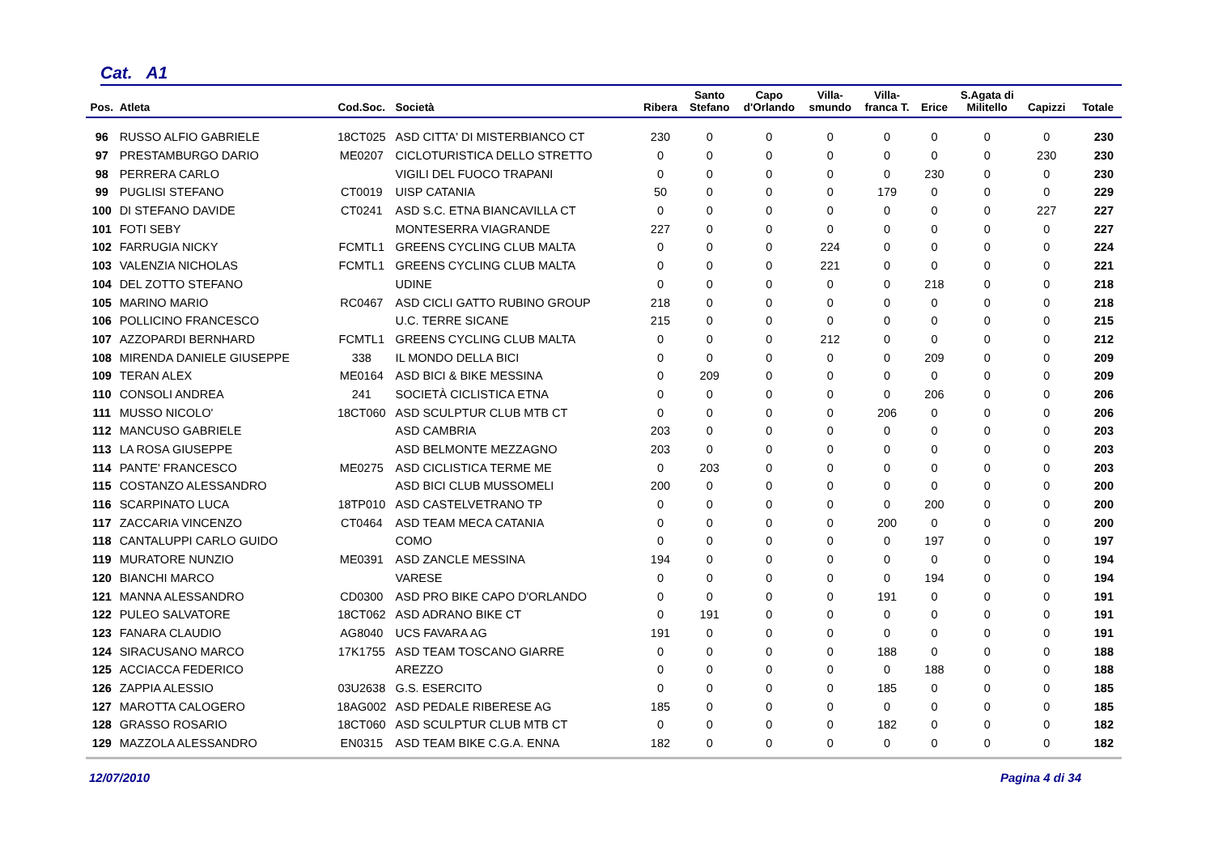Cat. A1
| Pos. | Atleta | Cod.Soc. | Società | Ribera | Santo Stefano | Capo d'Orlando | Villa- smundo | Villa- franca T. | Erice | S.Agata di Militello | Capizzi | Totale |
| --- | --- | --- | --- | --- | --- | --- | --- | --- | --- | --- | --- | --- |
| 96 | RUSSO ALFIO GABRIELE | 18CT025 | ASD CITTA' DI MISTERBIANCO CT | 230 | 0 | 0 | 0 | 0 | 0 | 0 | 0 | 230 |
| 97 | PRESTAMBURGO DARIO | ME0207 | CICLOTURISTICA DELLO STRETTO | 0 | 0 | 0 | 0 | 0 | 0 | 0 | 230 | 230 |
| 98 | PERRERA CARLO | | VIGILI DEL FUOCO TRAPANI | 0 | 0 | 0 | 0 | 0 | 230 | 0 | 0 | 230 |
| 99 | PUGLISI STEFANO | CT0019 | UISP CATANIA | 50 | 0 | 0 | 0 | 179 | 0 | 0 | 0 | 229 |
| 100 | DI STEFANO DAVIDE | CT0241 | ASD S.C. ETNA BIANCAVILLA CT | 0 | 0 | 0 | 0 | 0 | 0 | 0 | 227 | 227 |
| 101 | FOTI SEBY | | MONTESERRA VIAGRANDE | 227 | 0 | 0 | 0 | 0 | 0 | 0 | 0 | 227 |
| 102 | FARRUGIA NICKY | FCMTL1 | GREENS CYCLING CLUB MALTA | 0 | 0 | 0 | 224 | 0 | 0 | 0 | 0 | 224 |
| 103 | VALENZIA NICHOLAS | FCMTL1 | GREENS CYCLING CLUB MALTA | 0 | 0 | 0 | 221 | 0 | 0 | 0 | 0 | 221 |
| 104 | DEL ZOTTO STEFANO | | UDINE | 0 | 0 | 0 | 0 | 0 | 218 | 0 | 0 | 218 |
| 105 | MARINO MARIO | RC0467 | ASD CICLI GATTO RUBINO GROUP | 218 | 0 | 0 | 0 | 0 | 0 | 0 | 0 | 218 |
| 106 | POLLICINO FRANCESCO | | U.C. TERRE SICANE | 215 | 0 | 0 | 0 | 0 | 0 | 0 | 0 | 215 |
| 107 | AZZOPARDI BERNHARD | FCMTL1 | GREENS CYCLING CLUB MALTA | 0 | 0 | 0 | 212 | 0 | 0 | 0 | 0 | 212 |
| 108 | MIRENDA DANIELE GIUSEPPE | 338 | IL MONDO DELLA BICI | 0 | 0 | 0 | 0 | 0 | 209 | 0 | 0 | 209 |
| 109 | TERAN ALEX | ME0164 | ASD BICI & BIKE MESSINA | 0 | 209 | 0 | 0 | 0 | 0 | 0 | 0 | 209 |
| 110 | CONSOLI ANDREA | 241 | SOCIETÀ CICLISTICA ETNA | 0 | 0 | 0 | 0 | 0 | 206 | 0 | 0 | 206 |
| 111 | MUSSO NICOLO' | 18CT060 | ASD SCULPTUR CLUB MTB CT | 0 | 0 | 0 | 0 | 206 | 0 | 0 | 0 | 206 |
| 112 | MANCUSO GABRIELE | | ASD CAMBRIA | 203 | 0 | 0 | 0 | 0 | 0 | 0 | 0 | 203 |
| 113 | LA ROSA GIUSEPPE | | ASD BELMONTE MEZZAGNO | 203 | 0 | 0 | 0 | 0 | 0 | 0 | 0 | 203 |
| 114 | PANTE' FRANCESCO | ME0275 | ASD CICLISTICA TERME ME | 0 | 203 | 0 | 0 | 0 | 0 | 0 | 0 | 203 |
| 115 | COSTANZO ALESSANDRO | | ASD BICI CLUB MUSSOMELI | 200 | 0 | 0 | 0 | 0 | 0 | 0 | 0 | 200 |
| 116 | SCARPINATO LUCA | 18TP010 | ASD CASTELVETRANO TP | 0 | 0 | 0 | 0 | 0 | 200 | 0 | 0 | 200 |
| 117 | ZACCARIA VINCENZO | CT0464 | ASD TEAM MECA CATANIA | 0 | 0 | 0 | 0 | 200 | 0 | 0 | 0 | 200 |
| 118 | CANTALUPPI CARLO GUIDO | | COMO | 0 | 0 | 0 | 0 | 0 | 197 | 0 | 0 | 197 |
| 119 | MURATORE NUNZIO | ME0391 | ASD ZANCLE MESSINA | 194 | 0 | 0 | 0 | 0 | 0 | 0 | 0 | 194 |
| 120 | BIANCHI MARCO | | VARESE | 0 | 0 | 0 | 0 | 0 | 194 | 0 | 0 | 194 |
| 121 | MANNA ALESSANDRO | CD0300 | ASD PRO BIKE CAPO D'ORLANDO | 0 | 0 | 0 | 0 | 191 | 0 | 0 | 0 | 191 |
| 122 | PULEO SALVATORE | 18CT062 | ASD ADRANO BIKE CT | 0 | 191 | 0 | 0 | 0 | 0 | 0 | 0 | 191 |
| 123 | FANARA CLAUDIO | AG8040 | UCS FAVARA AG | 191 | 0 | 0 | 0 | 0 | 0 | 0 | 0 | 191 |
| 124 | SIRACUSANO MARCO | 17K1755 | ASD TEAM TOSCANO GIARRE | 0 | 0 | 0 | 0 | 188 | 0 | 0 | 0 | 188 |
| 125 | ACCIACCA FEDERICO | | AREZZO | 0 | 0 | 0 | 0 | 0 | 188 | 0 | 0 | 188 |
| 126 | ZAPPIA ALESSIO | 03U2638 | G.S. ESERCITO | 0 | 0 | 0 | 0 | 185 | 0 | 0 | 0 | 185 |
| 127 | MAROTTA CALOGERO | 18AG002 | ASD PEDALE RIBERESE AG | 185 | 0 | 0 | 0 | 0 | 0 | 0 | 0 | 185 |
| 128 | GRASSO ROSARIO | 18CT060 | ASD SCULPTUR CLUB MTB CT | 0 | 0 | 0 | 0 | 182 | 0 | 0 | 0 | 182 |
| 129 | MAZZOLA ALESSANDRO | EN0315 | ASD TEAM BIKE C.G.A. ENNA | 182 | 0 | 0 | 0 | 0 | 0 | 0 | 0 | 182 |
12/07/2010 Pagina 4 di 34